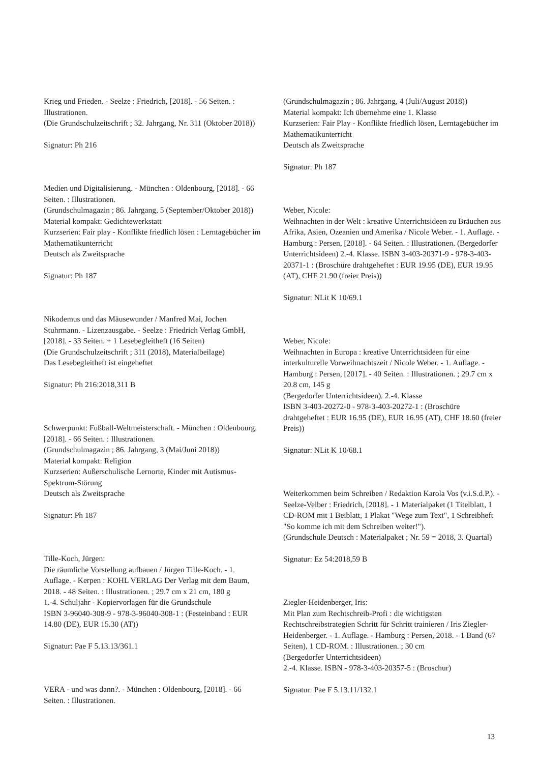Krieg und Frieden. - Seelze : Friedrich, [2018]. - 56 Seiten. : Illustrationen.
(Die Grundschulzeitschrift ; 32. Jahrgang, Nr. 311 (Oktober 2018))
Signatur: Ph 216
Medien und Digitalisierung. - München : Oldenbourg, [2018]. - 66 Seiten. : Illustrationen.
(Grundschulmagazin ; 86. Jahrgang, 5 (September/Oktober 2018))
Material kompakt: Gedichtewerkstatt
Kurzserien: Fair play - Konflikte friedlich lösen : Lerntagebücher im Mathematikunterricht
Deutsch als Zweitsprache
Signatur: Ph 187
Nikodemus und das Mäusewunder / Manfred Mai, Jochen Stuhrmann. - Lizenzausgabe. - Seelze : Friedrich Verlag GmbH, [2018]. - 33 Seiten. + 1 Lesebegleitheft (16 Seiten)
(Die Grundschulzeitschrift ; 311 (2018), Materialbeilage)
Das Lesebegleitheft ist eingeheftet
Signatur: Ph 216:2018,311 B
Schwerpunkt: Fußball-Weltmeisterschaft. - München : Oldenbourg, [2018]. - 66 Seiten. : Illustrationen.
(Grundschulmagazin ; 86. Jahrgang, 3 (Mai/Juni 2018))
Material kompakt: Religion
Kurzserien: Außerschulische Lernorte, Kinder mit Autismus-Spektrum-Störung
Deutsch als Zweitsprache
Signatur: Ph 187
Tille-Koch, Jürgen:
Die räumliche Vorstellung aufbauen / Jürgen Tille-Koch. - 1. Auflage. - Kerpen : KOHL VERLAG Der Verlag mit dem Baum, 2018. - 48 Seiten. : Illustrationen. ; 29.7 cm x 21 cm, 180 g
1.-4. Schuljahr - Kopiervorlagen für die Grundschule
ISBN 3-96040-308-9 - 978-3-96040-308-1 : (Festeinband : EUR 14.80 (DE), EUR 15.30 (AT))
Signatur: Pae F 5.13.13/361.1
VERA - und was dann?. - München : Oldenbourg, [2018]. - 66 Seiten. : Illustrationen.
(Grundschulmagazin ; 86. Jahrgang, 4 (Juli/August 2018))
Material kompakt: Ich übernehme eine 1. Klasse
Kurzserien: Fair Play - Konflikte friedlich lösen, Lerntagebücher im Mathematikunterricht
Deutsch als Zweitsprache
Signatur: Ph 187
Weber, Nicole:
Weihnachten in der Welt : kreative Unterrichtsideen zu Bräuchen aus Afrika, Asien, Ozeanien und Amerika / Nicole Weber. - 1. Auflage. - Hamburg : Persen, [2018]. - 64 Seiten. : Illustrationen. (Bergedorfer Unterrichtsideen) 2.-4. Klasse. ISBN 3-403-20371-9 - 978-3-403-20371-1 : (Broschüre drahtgeheftet : EUR 19.95 (DE), EUR 19.95 (AT), CHF 21.90 (freier Preis))
Signatur: NLit K 10/69.1
Weber, Nicole:
Weihnachten in Europa : kreative Unterrichtsideen für eine interkulturelle Vorweihnachtszeit / Nicole Weber. - 1. Auflage. - Hamburg : Persen, [2017]. - 40 Seiten. : Illustrationen. ; 29.7 cm x 20.8 cm, 145 g
(Bergedorfer Unterrichtsideen). 2.-4. Klasse
ISBN 3-403-20272-0 - 978-3-403-20272-1 : (Broschüre drahtgeheftet : EUR 16.95 (DE), EUR 16.95 (AT), CHF 18.60 (freier Preis))
Signatur: NLit K 10/68.1
Weiterkommen beim Schreiben / Redaktion Karola Vos (v.i.S.d.P.). - Seelze-Velber : Friedrich, [2018]. - 1 Materialpaket (1 Titelblatt, 1 CD-ROM mit 1 Beiblatt, 1 Plakat "Wege zum Text", 1 Schreibheft "So komme ich mit dem Schreiben weiter!").
(Grundschule Deutsch : Materialpaket ; Nr. 59 = 2018, 3. Quartal)
Signatur: Ez 54:2018,59 B
Ziegler-Heidenberger, Iris:
Mit Plan zum Rechtschreib-Profi : die wichtigsten Rechtschreibstrategien Schritt für Schritt trainieren / Iris Ziegler-Heidenberger. - 1. Auflage. - Hamburg : Persen, 2018. - 1 Band (67 Seiten), 1 CD-ROM. : Illustrationen. ; 30 cm
(Bergedorfer Unterrichtsideen)
2.-4. Klasse. ISBN - 978-3-403-20357-5 : (Broschur)
Signatur: Pae F 5.13.11/132.1
13